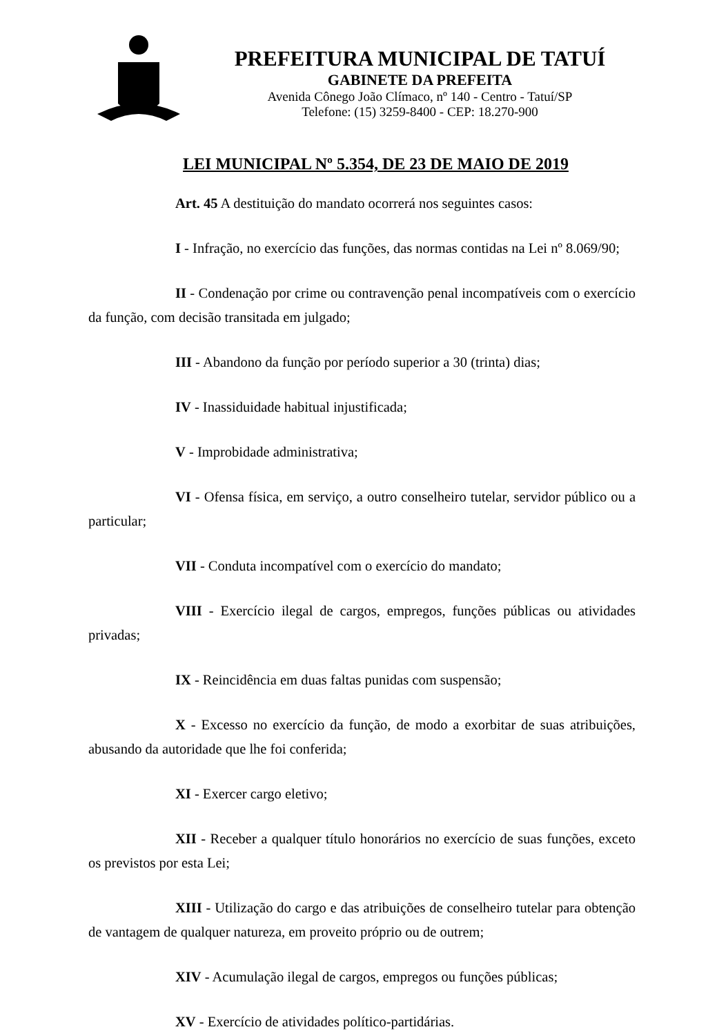PREFEITURA MUNICIPAL DE TATUÍ
GABINETE DA PREFEITA
Avenida Cônego João Clímaco, nº 140 - Centro - Tatuí/SP
Telefone: (15) 3259-8400 - CEP: 18.270-900
LEI MUNICIPAL Nº 5.354, DE 23 DE MAIO DE 2019
Art. 45 A destituição do mandato ocorrerá nos seguintes casos:
I - Infração, no exercício das funções, das normas contidas na Lei nº 8.069/90;
II - Condenação por crime ou contravenção penal incompatíveis com o exercício da função, com decisão transitada em julgado;
III - Abandono da função por período superior a 30 (trinta) dias;
IV - Inassiduidade habitual injustificada;
V - Improbidade administrativa;
VI - Ofensa física, em serviço, a outro conselheiro tutelar, servidor público ou a particular;
VII - Conduta incompatível com o exercício do mandato;
VIII - Exercício ilegal de cargos, empregos, funções públicas ou atividades privadas;
IX - Reincidência em duas faltas punidas com suspensão;
X - Excesso no exercício da função, de modo a exorbitar de suas atribuições, abusando da autoridade que lhe foi conferida;
XI - Exercer cargo eletivo;
XII - Receber a qualquer título honorários no exercício de suas funções, exceto os previstos por esta Lei;
XIII - Utilização do cargo e das atribuições de conselheiro tutelar para obtenção de vantagem de qualquer natureza, em proveito próprio ou de outrem;
XIV - Acumulação ilegal de cargos, empregos ou funções públicas;
XV - Exercício de atividades político-partidárias.